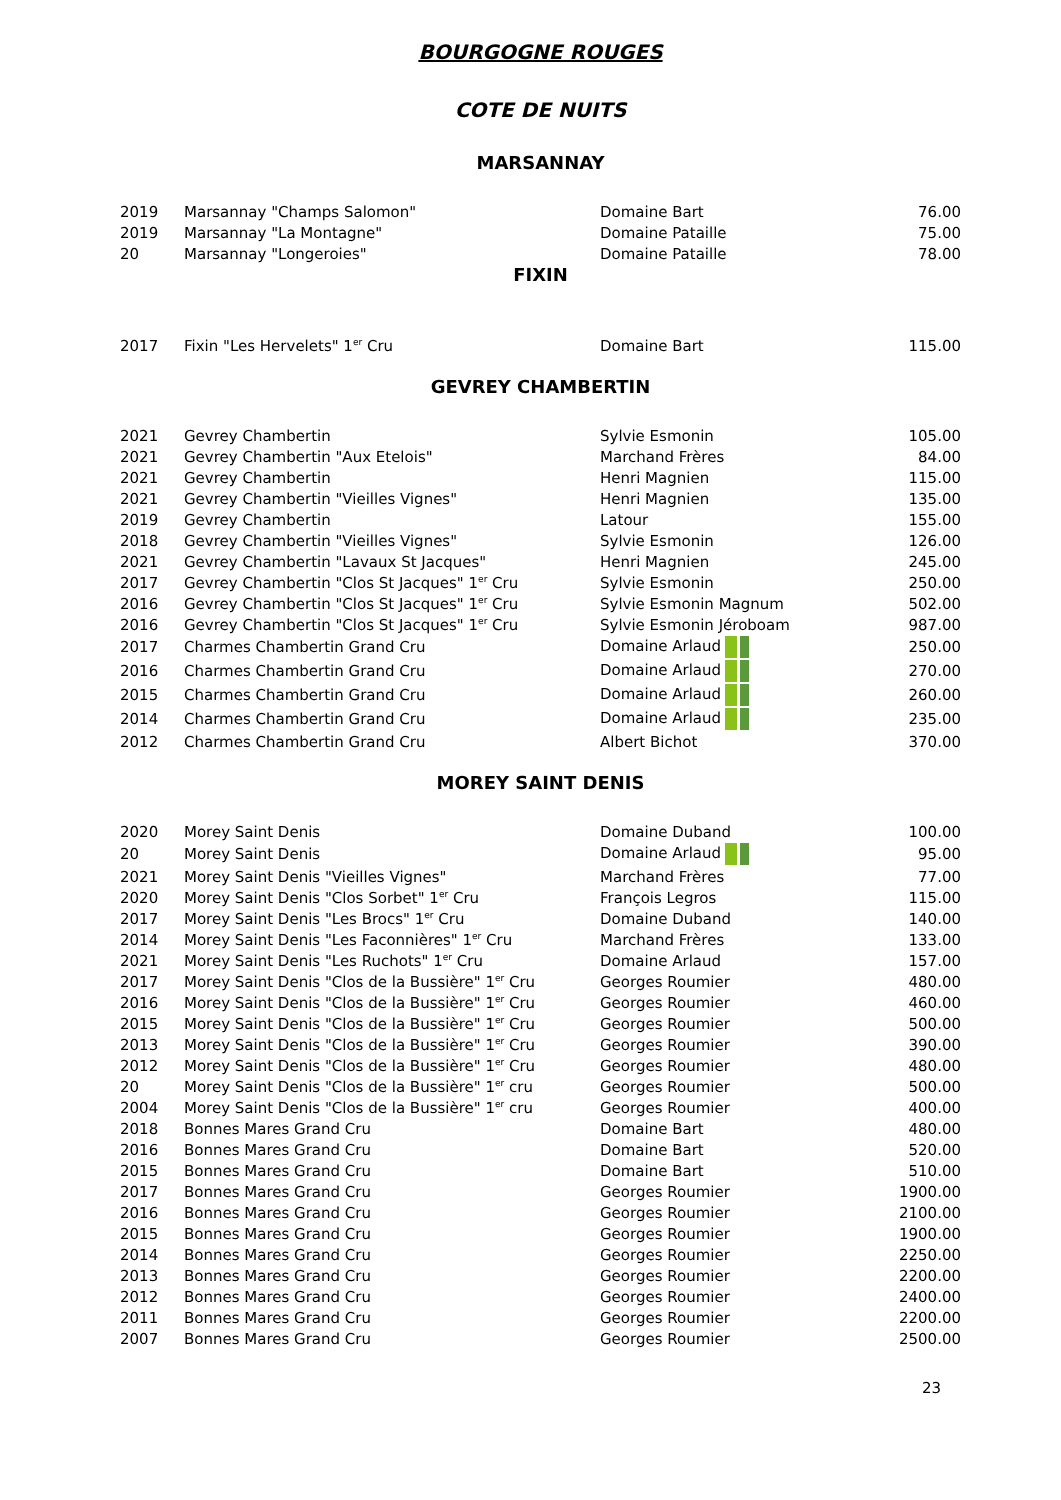BOURGOGNE ROUGES
COTE DE NUITS
MARSANNAY
| 2019 | Marsannay "Champs Salomon" | Domaine Bart | 76.00 |
| 2019 | Marsannay "La Montagne" | Domaine Pataille | 75.00 |
| 20 | Marsannay "Longeroies" | Domaine Pataille | 78.00 |
FIXIN
| 2017 | Fixin "Les Hervelets" 1<sup>er</sup> Cru | Domaine Bart | 115.00 |
GEVREY CHAMBERTIN
| 2021 | Gevrey Chambertin | Sylvie Esmonin | 105.00 |
| 2021 | Gevrey Chambertin "Aux Etelois" | Marchand Frères | 84.00 |
| 2021 | Gevrey Chambertin | Henri Magnien | 115.00 |
| 2021 | Gevrey Chambertin "Vieilles Vignes" | Henri Magnien | 135.00 |
| 2019 | Gevrey Chambertin | Latour | 155.00 |
| 2018 | Gevrey Chambertin "Vieilles Vignes" | Sylvie Esmonin | 126.00 |
| 2021 | Gevrey Chambertin "Lavaux St Jacques" | Henri Magnien | 245.00 |
| 2017 | Gevrey Chambertin "Clos St Jacques" 1<sup>er</sup> Cru | Sylvie Esmonin | 250.00 |
| 2016 | Gevrey Chambertin "Clos St Jacques" 1<sup>er</sup> Cru | Sylvie Esmonin Magnum | 502.00 |
| 2016 | Gevrey Chambertin "Clos St Jacques" 1<sup>er</sup> Cru | Sylvie Esmonin Jéroboam | 987.00 |
| 2017 | Charmes Chambertin Grand Cru | Domaine Arlaud | 250.00 |
| 2016 | Charmes Chambertin Grand Cru | Domaine Arlaud | 270.00 |
| 2015 | Charmes Chambertin Grand Cru | Domaine Arlaud | 260.00 |
| 2014 | Charmes Chambertin Grand Cru | Domaine Arlaud | 235.00 |
| 2012 | Charmes Chambertin Grand Cru | Albert Bichot | 370.00 |
MOREY SAINT DENIS
| 2020 | Morey Saint Denis | Domaine Duband | 100.00 |
| 20 | Morey Saint Denis | Domaine Arlaud | 95.00 |
| 2021 | Morey Saint Denis "Vieilles Vignes" | Marchand Frères | 77.00 |
| 2020 | Morey Saint Denis "Clos Sorbet" 1<sup>er</sup> Cru | François Legros | 115.00 |
| 2017 | Morey Saint Denis "Les Brocs" 1<sup>er</sup> Cru | Domaine Duband | 140.00 |
| 2014 | Morey Saint Denis "Les Faconnières" 1<sup>er</sup> Cru | Marchand Frères | 133.00 |
| 2021 | Morey Saint Denis "Les Ruchots" 1<sup>er</sup> Cru | Domaine Arlaud | 157.00 |
| 2017 | Morey Saint Denis "Clos de la Bussière" 1<sup>er</sup> Cru | Georges Roumier | 480.00 |
| 2016 | Morey Saint Denis "Clos de la Bussière" 1<sup>er</sup> Cru | Georges Roumier | 460.00 |
| 2015 | Morey Saint Denis "Clos de la Bussière" 1<sup>er</sup> Cru | Georges Roumier | 500.00 |
| 2013 | Morey Saint Denis "Clos de la Bussière" 1<sup>er</sup> Cru | Georges Roumier | 390.00 |
| 2012 | Morey Saint Denis "Clos de la Bussière" 1<sup>er</sup> Cru | Georges Roumier | 480.00 |
| 20 | Morey Saint Denis "Clos de la Bussière" 1<sup>er</sup> cru | Georges Roumier | 500.00 |
| 2004 | Morey Saint Denis "Clos de la Bussière" 1<sup>er</sup> cru | Georges Roumier | 400.00 |
| 2018 | Bonnes Mares Grand Cru | Domaine Bart | 480.00 |
| 2016 | Bonnes Mares Grand Cru | Domaine Bart | 520.00 |
| 2015 | Bonnes Mares Grand Cru | Domaine Bart | 510.00 |
| 2017 | Bonnes Mares Grand Cru | Georges Roumier | 1900.00 |
| 2016 | Bonnes Mares Grand Cru | Georges Roumier | 2100.00 |
| 2015 | Bonnes Mares Grand Cru | Georges Roumier | 1900.00 |
| 2014 | Bonnes Mares Grand Cru | Georges Roumier | 2250.00 |
| 2013 | Bonnes Mares Grand Cru | Georges Roumier | 2200.00 |
| 2012 | Bonnes Mares Grand Cru | Georges Roumier | 2400.00 |
| 2011 | Bonnes Mares Grand Cru | Georges Roumier | 2200.00 |
| 2007 | Bonnes Mares Grand Cru | Georges Roumier | 2500.00 |
23